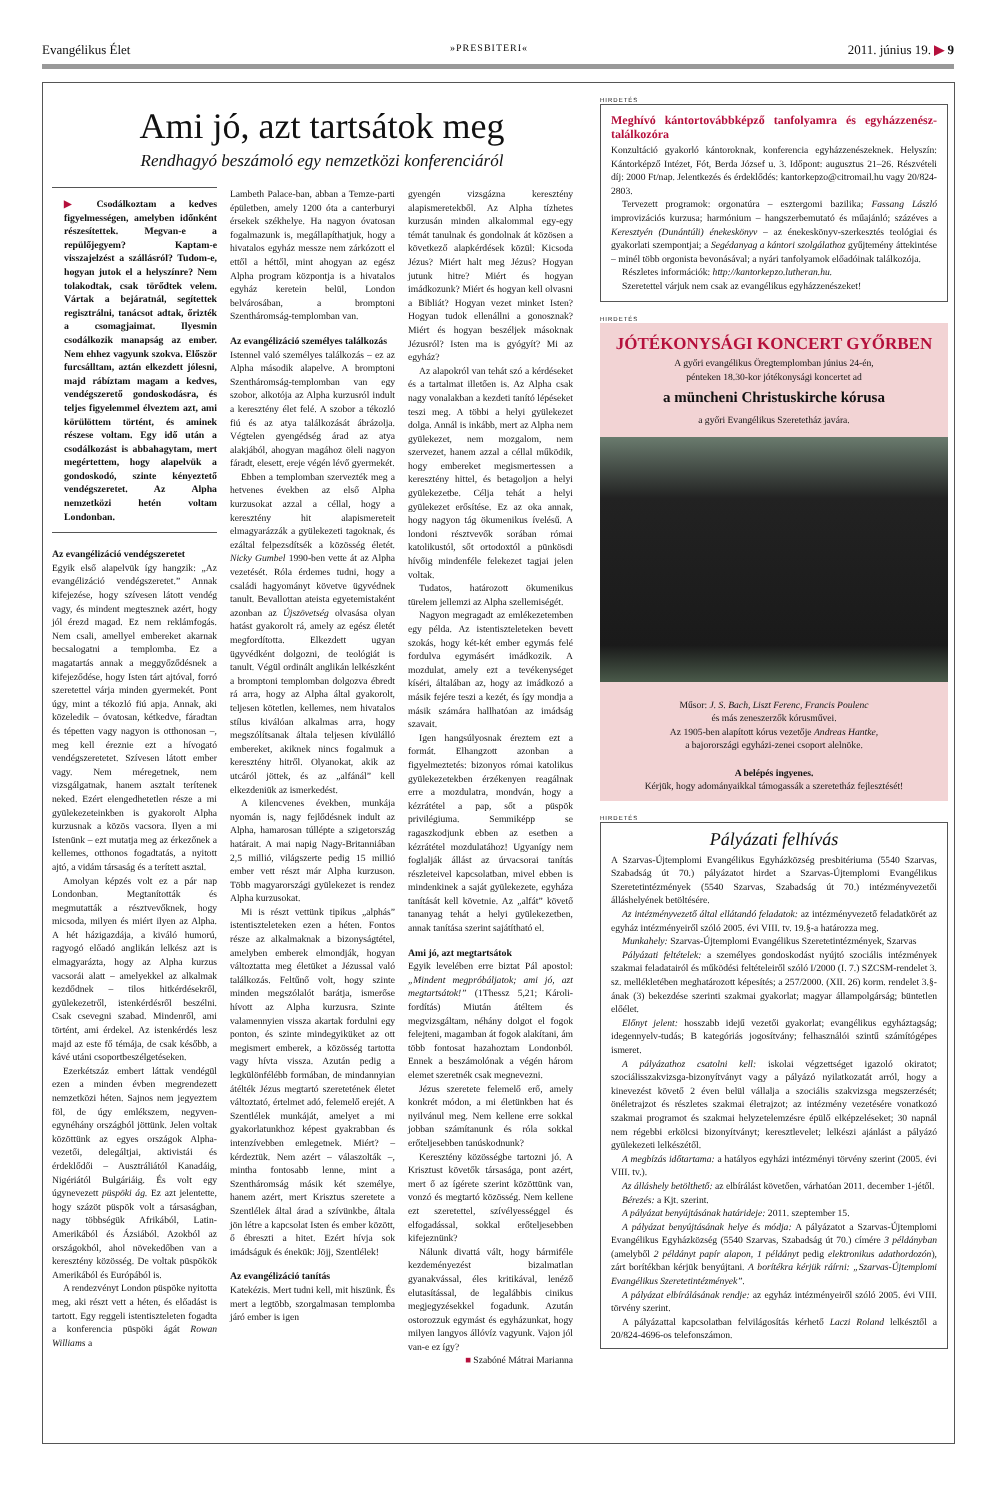Evangélikus Élet »PRESBITERI« 2011. június 19. ▶ 9
Ami jó, azt tartsátok meg
Rendhagyó beszámoló egy nemzetközi konferenciáról
▶ Csodálkoztam a kedves figyelmességen, amelyben időnként részesítettek. Megvan-e a repülőjegyem? Kaptam-e visszajelzést a szállásról? Tudom-e, hogyan jutok el a helyszínre? Nem tolakodtak, csak törődtek velem. Vártak a bejáratnál, segítettek regisztrálni, tanácsot adtak, őrizték a csomagjaimat. Ilyesmin csodálkozik manapság az ember. Nem ehhez vagyunk szokva. Először furcsálltam, aztán elkezdett jólesni, majd rábíztam magam a kedves, vendégszerető gondoskodásra, és teljes figyelemmel élveztem azt, ami körülöttem történt, és aminek részese voltam. Egy idő után a csodálkozást is abbahagytam, mert megértettem, hogy alapelvük a gondoskodó, szinte kényeztető vendégszeretet. Az Alpha nemzetközi hetén voltam Londonban.
Az evangélizáció vendégszeretet
Egyik első alapelvük így hangzik: „Az evangélizáció vendégszeretet.” Annak kifejezése, hogy szívesen látott vendég vagy, és mindent megtesznek azért, hogy jól érezd magad. Ez nem reklámfogás. Nem csali, amellyel embereket akarnak becsalogatni a templomba. Ez a magatartás annak a meggyőződésnek a kifejeződése, hogy Isten tárt ajtóval, forró szeretettel várja minden gyermekét. Pont úgy, mint a tékozló fiú apja. Annak, aki közeledik – óvatosan, kétkedve, fáradtan és tépetten vagy nagyon is otthonosan –, meg kell éreznie ezt a hívogató vendégszeretetet. Szívesen látott ember vagy. Nem méregetnek, nem vizsgálgatnak, hanem asztalt terítenek neked. Ezért elengedhetetlen része a mi gyülekezeteinkben is gyakorolt Alpha kurzusnak a közös vacsora. Ilyen a mi Istenünk – ezt mutatja meg az érkezőnek a kellemes, otthonos fogadtatás, a nyitott ajtó, a vidám társaság és a terített asztal.
Amolyan képzés volt ez a pár nap Londonban. Megtanították és megmutatták a résztvevőknek, hogy micsoda, milyen és miért ilyen az Alpha. A hét házigazdája, a kiváló humorú, ragyogó előadó anglikán lelkész azt is elmagyarázta, hogy az Alpha kurzus vacsorái alatt – amelyekkel az alkalmak kezdődnek – tilos hitkérdésekről, gyülekezetről, istenkérdésről beszélni. Csak csevegni szabad. Mindenről, ami történt, ami érdekel. Az istenkérdés lesz majd az este fő témája, de csak később, a kávé utáni csoportbeszélgetéseken.
Ezerkétszáz embert láttak vendégül ezen a minden évben megrendezett nemzetközi héten. Sajnos nem jegyeztem föl, de úgy emlékszem, negyven-egynéhány országból jöttünk. Jelen voltak közöttünk az egyes országok Alpha-vezetői, delegáltjai, aktivistái és érdeklődői – Ausztráliától Kanadáig, Nigériától Bulgáriáig. És volt egy úgynevezett püspöki ág. Ez azt jelentette, hogy százöt püspök volt a társaságban, nagy többségük Afrikából, Latin-Amerikából és Ázsiából. Azokból az országokból, ahol növekedőben van a keresztény közösség. De voltak püspökök Amerikából és Európából is.
A rendezvényt London püspöke nyitotta meg, aki részt vett a héten, és előadást is tartott. Egy reggeli istentiszteleten fogadta a konferencia püspöki ágát Rowan Williams a
Lambeth Palace-ban, abban a Temze-parti épületben, amely 1200 óta a canterburyi érsekek székhelye. Ha nagyon óvatosan fogalmazunk is, megállapíthatjuk, hogy a hivatalos egyház messze nem zárkózott el ettől a héttől, mint ahogyan az egész Alpha program központja is a hivatalos egyház keretein belül, London belvárosában, a bromptoni Szentháromság-templomban van.
Az evangélizáció személyes találkozás
Istennel való személyes találkozás – ez az Alpha második alapelve. A bromptoni Szentháromság-templomban van egy szobor, alkotója az Alpha kurzusról indult a keresztény élet felé. A szobor a tékozló fiú és az atya találkozását ábrázolja. Végtelen gyengédség árad az atya alakjából, ahogyan magához öleli nagyon fáradt, elesett, ereje végén lévő gyermekét.
Ebben a templomban szervezték meg a hetvenes években az első Alpha kurzusokat azzal a céllal, hogy a keresztény hit alapismereteit elmagyarázzák a gyülekezeti tagoknak, és ezáltal felpezsdítsék a közösség életét. Nicky Gumbel 1990-ben vette át az Alpha vezetését. Róla érdemes tudni, hogy a családi hagyományt követve ügyvédnek tanult. Bevallottan ateista egyetemistaként azonban az Újszövetség olvasása olyan hatást gyakorolt rá, amely az egész életét megfordította. Elkezdett ugyan ügyvédként dolgozni, de teológiát is tanult. Végül ordinált anglikán lelkészként a bromptoni templomban dolgozva ébredt rá arra, hogy az Alpha által gyakorolt, teljesen kötetlen, kellemes, nem hivatalos stílus kiválóan alkalmas arra, hogy megszólítsanak általa teljesen kívülálló embereket, akiknek nincs fogalmuk a keresztény hitről. Olyanokat, akik az utcáról jöttek, és az „alfánál” kell elkezdeniük az ismerkedést.
A kilencvenes években, munkája nyomán is, nagy fejlődésnek indult az Alpha, hamarosan túllépte a szigetország határait. A mai napig Nagy-Britanniában 2,5 millió, világszerte pedig 15 millió ember vett részt már Alpha kurzuson. Több magyarországi gyülekezet is rendez Alpha kurzusokat.
Mi is részt vettünk tipikus „alphás” istentiszteleteken ezen a héten. Fontos része az alkalmaknak a bizonyságtétel, amelyben emberek elmondják, hogyan változtatta meg életüket a Jézussal való találkozás. Feltűnő volt, hogy szinte minden megszólalót barátja, ismerőse hívott az Alpha kurzusra. Szinte valamennyien vissza akartak fordulni egy ponton, és szinte mindegyiküket az ott megismert emberek, a közösség tartotta vagy hívta vissza. Azután pedig a legkülönfélébb formában, de mindannyian átélték Jézus megtartó szeretetének életet változtató, értelmet adó, felemelő erejét. A Szentlélek munkáját, amelyet a mi gyakorlatunkhoz képest gyakrabban és intenzívebben emlegetnek. Miért? – kérdeztük. Nem azért – válaszolták –, mintha fontosabb lenne, mint a Szentháromság másik két személye, hanem azért, mert Krisztus szeretete a Szentlélek által árad a szívünkbe, általa jön létre a kapcsolat Isten és ember között, ő ébreszti a hitet. Ezért hívja sok imádságuk és énekük: Jöjj, Szentlélek!
Az evangélizáció tanítás
Katekézis. Mert tudni kell, mit hiszünk. És mert a legtöbb, szorgalmasan templomba járó ember is igen
gyengén vizsgázna keresztény alapismeretekből. Az Alpha tízhetes kurzusán minden alkalommal egy-egy témát tanulnak és gondolnak át közösen a következő alapkérdések közül: Kicsoda Jézus? Miért halt meg Jézus? Hogyan jutunk hitre? Miért és hogyan imádkozunk? Miért és hogyan kell olvasni a Bibliát? Hogyan vezet minket Isten? Hogyan tudok ellenállni a gonosznak? Miért és hogyan beszéljek másoknak Jézusról? Isten ma is gyógyít? Mi az egyház?
Az alapokról van tehát szó a kérdéseket és a tartalmat illetően is. Az Alpha csak nagy vonalakban a kezdeti tanító lépéseket teszi meg. A többi a helyi gyülekezet dolga. Annál is inkább, mert az Alpha nem gyülekezet, nem mozgalom, nem szervezet, hanem azzal a céllal működik, hogy embereket megismertessen a keresztény hittel, és betagoljon a helyi gyülekezetbe. Célja tehát a helyi gyülekezet erősítése. Ez az oka annak, hogy nagyon tág ökumenikus ívelésű. A londoni résztvevők sorában római katolikustól, sőt ortodoxtól a pünkösdi hívőig mindenféle felekezet tagjai jelen voltak.
Tudatos, határozott ökumenikus türelem jellemzi az Alpha szellemiségét.
Nagyon megragadt az emlékezetemben egy példa. Az istentiszteleteken bevett szokás, hogy két-két ember egymás felé fordulva egymásért imádkozik. A mozdulat, amely ezt a tevékenységet kíséri, általában az, hogy az imádkozó a másik fejére teszi a kezét, és így mondja a másik számára hallhatóan az imádság szavait.
Igen hangsúlyosnak éreztem ezt a formát. Elhangzott azonban a figyelmeztetés: bizonyos római katolikus gyülekezetekben érzékenyen reagálnak erre a mozdulatra, mondván, hogy a kézrátétel a pap, sőt a püspök privilégiuma. Semmiképp se ragaszkodjunk ebben az esetben a kézrátétel mozdulatához! Ugyanígy nem foglalják állást az úrvacsorai tanítás részleteivel kapcsolatban, mivel ebben is mindenkinek a saját gyülekezete, egyháza tanítását kell követnie. Az „alfát” követő tananyag tehát a helyi gyülekezetben, annak tanítása szerint sajátítható el.
Ami jó, azt megtartsátok
Egyik levelében erre biztat Pál apostol: „Mindent megpróbáljatok; ami jó, azt megtartsátok!” (1Thessz 5,21; Károli-fordítás) Miután átéltem és megvizsgáltam, néhány dolgot el fogok felejteni, magamban át fogok alakítani, ám több fontosat hazahoztam Londonból. Ennek a beszámolónak a végén három elemet szeretnék csak megnevezni.
Jézus szeretete felemelő erő, amely konkrét módon, a mi életünkben hat és nyilvánul meg. Nem kellene erre sokkal jobban számítanunk és róla sokkal erőteljesebben tanúskodnunk?
Keresztény közösségbe tartozni jó. A Krisztust követők társasága, pont azért, mert ő az ígérete szerint közöttünk van, vonzó és megtartó közösség. Nem kellene ezt szeretettel, szívélyességgel és elfogadással, sokkal erőteljesebben kifejeznünk?
Nálunk divattá vált, hogy bármiféle kezdeményezést bizalmatlan gyanakvással, éles kritikával, lenéző elutasítással, de legalábbis cinikus megjegyzésekkel fogadunk. Azután ostorozzuk egymást és egyházunkat, hogy milyen langyos állóvíz vagyunk. Vajon jól van-e ez így?
■ Szabóné Mátrai Marianna
HIRDETÉS
Meghívó kántortovábbképző tanfolyamra és egyházzenész-találkozóra
Konzultáció gyakorló kántoroknak, konferencia egyházzenészeknek. Helyszín: Kántorképző Intézet, Fót, Berda József u. 3. Időpont: augusztus 21–26. Részvételi díj: 2000 Ft/nap. Jelentkezés és érdeklődés: kantorkepzo@citromail.hu vagy 20/824-2803.
Tervezett programok: orgonatúra – esztergomi bazilika; Fassang László improvizációs kurzusa; harmónium – hangszerbemutató és műajánló; százéves a Keresztyén (Dunántúli) énekeskönyv – az énekeskönyv-szerkesztés teológiai és gyakorlati szempontjai; a Segédanyag a kántori szolgálathoz gyűjtemény áttekintése – minél több orgonista bevonásával; a nyári tanfolyamok előadóinak találkozója.
Részletes információk: http://kantorkepzo.lutheran.hu.
Szeretettel várjuk nem csak az evangélikus egyházzenészeket!
HIRDETÉS
JÓTÉKONYSÁGI KONCERT GYŐRBEN
A győri evangélikus Öregtemplomban június 24-én,
pénteken 18.30-kor jótékonysági koncertet ad
a müncheni Christuskirche kórusa
a győri Evangélikus Szeretetház javára.
Műsor: J. S. Bach, Liszt Ferenc, Francis Poulenc
és más zeneszerzők kórusművei.
Az 1905-ben alapított kórus vezetője Andreas Hantke,
a bajorországi egyházi-zenei csoport alelnöke.
A belépés ingyenes.
Kérjük, hogy adományaikkal támogassák a szeretetház fejlesztését!
HIRDETÉS
Pályázati felhívás
A Szarvas-Újtemplomi Evangélikus Egyházközség presbitériuma (5540 Szarvas, Szabadság út 70.) pályázatot hirdet a Szarvas-Újtemplomi Evangélikus Szeretetintézmények (5540 Szarvas, Szabadság út 70.) intézményvezetői álláshelyének betöltésére.
Az intézményvezető által ellátandó feladatok: az intézményvezető feladatkörét az egyház intézményeiről szóló 2005. évi VIII. tv. 19.§-a határozza meg.
Munkahely: Szarvas-Újtemplomi Evangélikus Szeretetintézmények, Szarvas
Pályázati feltételek: a személyes gondoskodást nyújtó szociális intézmények szakmai feladatairól és működési feltételeiről szóló I/2000 (I. 7.) SZCSM-rendelet 3. sz. mellékletében meghatározott képesítés; a 257/2000. (XII. 26) korm. rendelet 3.§-ának (3) bekezdése szerinti szakmai gyakorlat; magyar állampolgárság; büntetlen előélet.
Előnyt jelent: hosszabb idejű vezetői gyakorlat; evangélikus egyháztagság; idegennyelv-tudás; B kategóriás jogosítvány; felhasználói szintű számítógépes ismeret.
A pályázathoz csatolni kell: iskolai végzettséget igazoló okiratot; szociálisszakvizsga-bizonyítványt vagy a pályázó nyilatkozatát arról, hogy a kinevezést követő 2 éven belül vállalja a szociális szakvizsga megszerzését; önéletrajzot és részletes szakmai életrajzot; az intézmény vezetésére vonatkozó szakmai programot és szakmai helyzetelemzésre épülő elképzeléseket; 30 napnál nem régebbi erkölcsi bizonyítványt; keresztlevelet; lelkészi ajánlást a pályázó gyülekezeti lelkészétől.
A megbízás időtartama: a hatályos egyházi intézményi törvény szerint (2005. évi VIII. tv.).
Az álláshely betölthető: az elbírálást követően, várhatóan 2011. december 1-jétől.
Bérezés: a Kjt. szerint.
A pályázat benyújtásának határideje: 2011. szeptember 15.
A pályázat benyújtásának helye és módja: A pályázatot a Szarvas-Újtemplomi Evangélikus Egyházközség (5540 Szarvas, Szabadság út 70.) címére 3 példányban (amelyből 2 példányt papír alapon, 1 példányt pedig elektronikus adathordozón), zárt borítékban kérjük benyújtani. A borítékra kérjük ráírni: „Szarvas-Újtemplomi Evangélikus Szeretetintézmények”.
A pályázat elbírálásának rendje: az egyház intézményeiről szóló 2005. évi VIII. törvény szerint.
A pályázattal kapcsolatban felvilágosítás kérhető Laczi Roland lelkésztől a 20/824-4696-os telefonszámon.